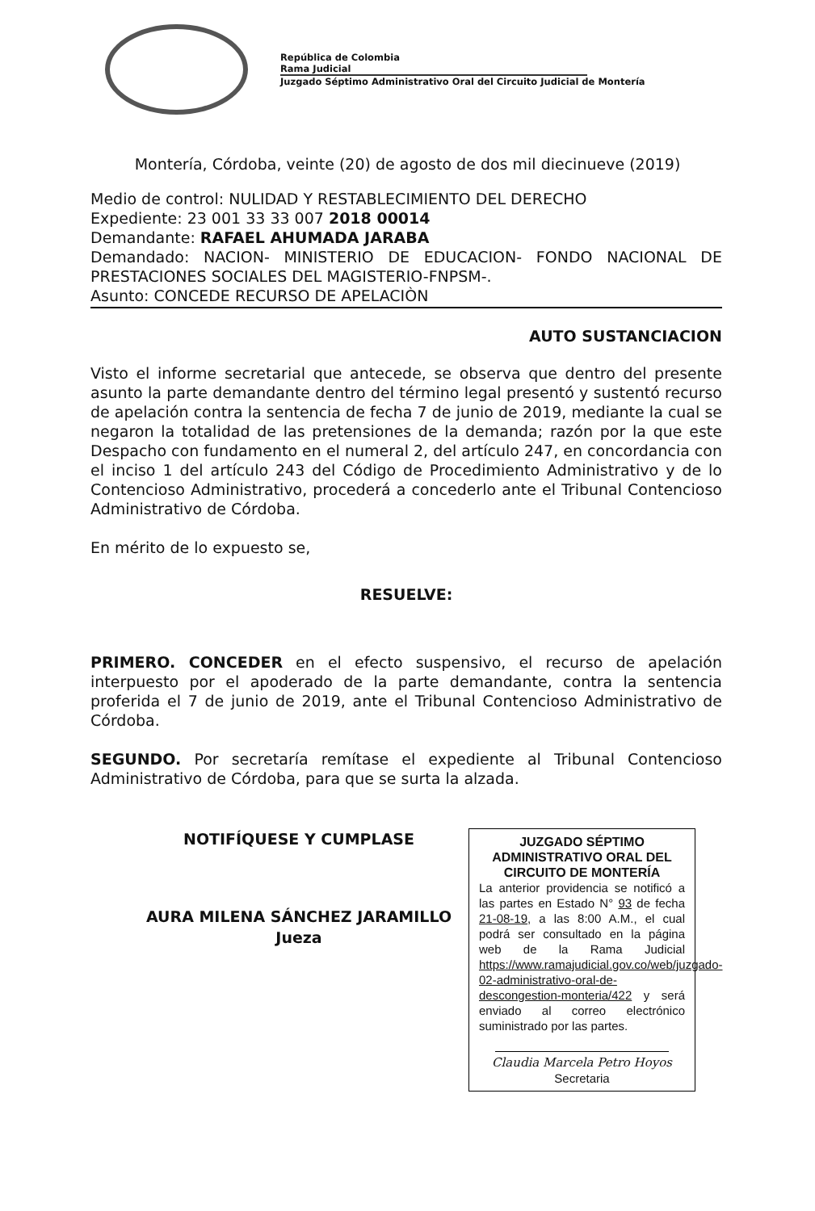República de Colombia
Rama Judicial
Juzgado Séptimo Administrativo Oral del Circuito Judicial de Montería
Montería, Córdoba, veinte (20) de agosto de dos mil diecinueve (2019)
Medio de control: NULIDAD Y RESTABLECIMIENTO DEL DERECHO
Expediente: 23 001 33 33 007 2018 00014
Demandante: RAFAEL AHUMADA JARABA
Demandado: NACION- MINISTERIO DE EDUCACION- FONDO NACIONAL DE PRESTACIONES SOCIALES DEL MAGISTERIO-FNPSM-.
Asunto: CONCEDE RECURSO DE APELACIÒN
AUTO SUSTANCIACION
Visto el informe secretarial que antecede, se observa que dentro del presente asunto la parte demandante dentro del término legal presentó y sustentó recurso de apelación contra la sentencia de fecha 7 de junio de 2019, mediante la cual se negaron la totalidad de las pretensiones de la demanda; razón por la que este Despacho con fundamento en el numeral 2, del artículo 247, en concordancia con el inciso 1 del artículo 243 del Código de Procedimiento Administrativo y de lo Contencioso Administrativo, procederá a concederlo ante el Tribunal Contencioso Administrativo de Córdoba.
En mérito de lo expuesto se,
RESUELVE:
PRIMERO. CONCEDER en el efecto suspensivo, el recurso de apelación interpuesto por el apoderado de la parte demandante, contra la sentencia proferida el 7 de junio de 2019, ante el Tribunal Contencioso Administrativo de Córdoba.
SEGUNDO. Por secretaría remítase el expediente al Tribunal Contencioso Administrativo de Córdoba, para que se surta la alzada.
NOTIFÍQUESE Y CUMPLASE
AURA MILENA SÁNCHEZ JARAMILLO
Jueza
JUZGADO SÉPTIMO ADMINISTRATIVO ORAL DEL CIRCUITO DE MONTERÍA
La anterior providencia se notificó a las partes en Estado N° 93 de fecha 21-08-19, a las 8:00 A.M., el cual podrá ser consultado en la página web de la Rama Judicial https://www.ramajudicial.gov.co/web/juzgado-02-administrativo-oral-de-descongestion-monteria/422 y será enviado al correo electrónico suministrado por las partes.
Claudia Marcela Petro Hoyos
Secretaria